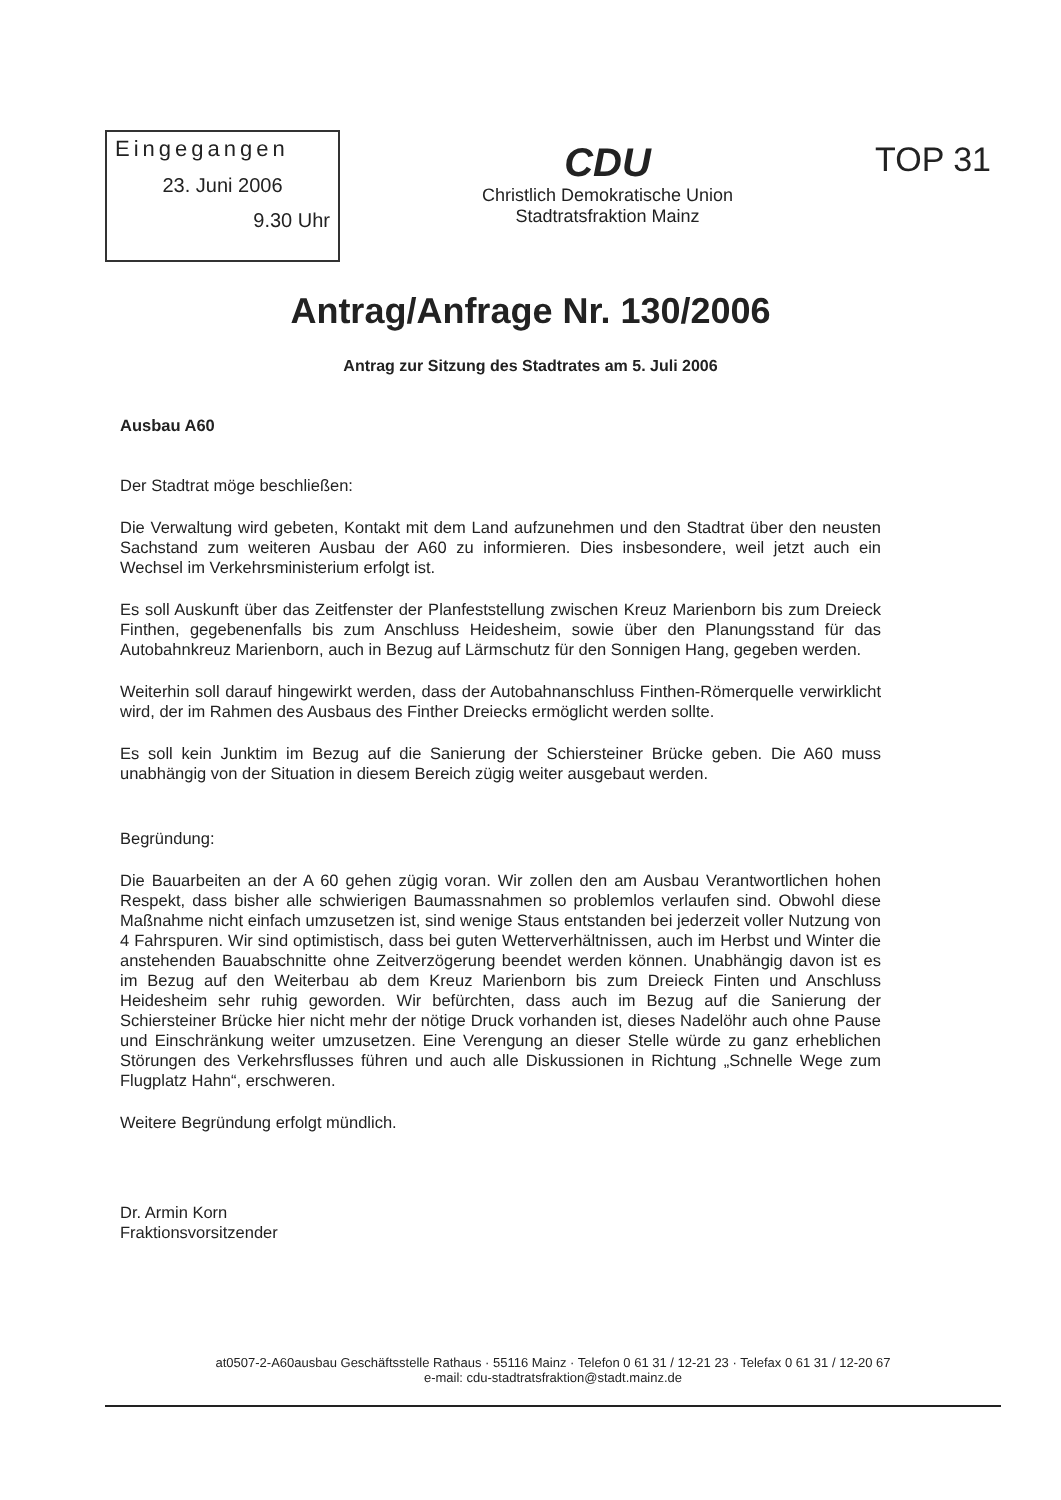Eingegangen
23. Juni 2006
9.30 Uhr
CDU
Christlich Demokratische Union
Stadtratsfraktion Mainz
TOP 31
Antrag/Anfrage Nr. 130/2006
Antrag zur Sitzung des Stadtrates am 5. Juli 2006
Ausbau A60
Der Stadtrat möge beschließen:
Die Verwaltung wird gebeten, Kontakt mit dem Land aufzunehmen und den Stadtrat über den neusten Sachstand zum weiteren Ausbau der A60 zu informieren. Dies insbesondere, weil jetzt auch ein Wechsel im Verkehrsministerium erfolgt ist.
Es soll Auskunft über das Zeitfenster der Planfeststellung zwischen Kreuz Marienborn bis zum Dreieck Finthen, gegebenenfalls bis zum Anschluss Heidesheim, sowie über den Planungsstand für das Autobahnkreuz Marienborn, auch in Bezug auf Lärmschutz für den Sonnigen Hang, gegeben werden.
Weiterhin soll darauf hingewirkt werden, dass der Autobahnanschluss Finthen-Römerquelle verwirklicht wird, der im Rahmen des Ausbaus des Finther Dreiecks ermöglicht werden sollte.
Es soll kein Junktim im Bezug auf die Sanierung der Schiersteiner Brücke geben. Die A60 muss unabhängig von der Situation in diesem Bereich zügig weiter ausgebaut werden.
Begründung:
Die Bauarbeiten an der A 60 gehen zügig voran. Wir zollen den am Ausbau Verantwortlichen hohen Respekt, dass bisher alle schwierigen Baumassnahmen so problemlos verlaufen sind. Obwohl diese Maßnahme nicht einfach umzusetzen ist, sind wenige Staus entstanden bei jederzeit voller Nutzung von 4 Fahrspuren. Wir sind optimistisch, dass bei guten Wetterverhältnissen, auch im Herbst und Winter die anstehenden Bauabschnitte ohne Zeitverzögerung beendet werden können. Unabhängig davon ist es im Bezug auf den Weiterbau ab dem Kreuz Marienborn bis zum Dreieck Finten und Anschluss Heidesheim sehr ruhig geworden. Wir befürchten, dass auch im Bezug auf die Sanierung der Schiersteiner Brücke hier nicht mehr der nötige Druck vorhanden ist, dieses Nadelöhr auch ohne Pause und Einschränkung weiter umzusetzen. Eine Verengung an dieser Stelle würde zu ganz erheblichen Störungen des Verkehrsflusses führen und auch alle Diskussionen in Richtung „Schnelle Wege zum Flugplatz Hahn“, erschweren.
Weitere Begründung erfolgt mündlich.
Dr. Armin Korn
Fraktionsvorsitzender
at0507-2-A60ausbau Geschäftsstelle Rathaus · 55116 Mainz · Telefon 0 61 31 / 12-21 23 · Telefax 0 61 31 / 12-20 67
e-mail: cdu-stadtratsfraktion@stadt.mainz.de